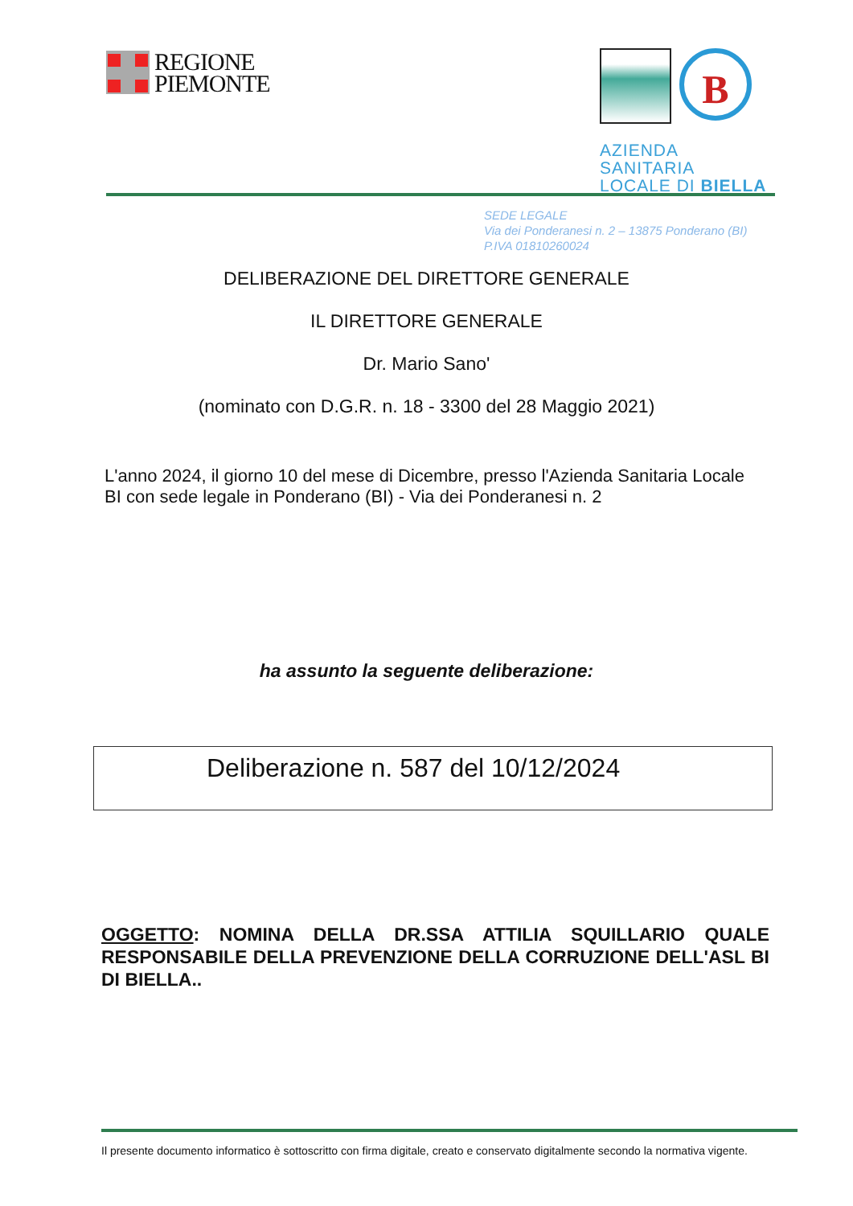REGIONE
PIEMONTE
B
AZIENDA SANITARIA
LOCALE DI BIELLA
SEDE LEGALE
Via dei Ponderanesi n. 2 – 13875 Ponderano (BI)
P.IVA 01810260024
DELIBERAZIONE DEL DIRETTORE GENERALE
IL DIRETTORE GENERALE
Dr. Mario Sano'
(nominato con D.G.R. n. 18 - 3300 del 28 Maggio 2021)
L'anno 2024, il giorno 10 del mese di Dicembre, presso l'Azienda Sanitaria Locale BI con sede legale in Ponderano (BI) - Via dei Ponderanesi n. 2
ha assunto la seguente deliberazione:
Deliberazione n. 587 del 10/12/2024
OGGETTO: NOMINA DELLA DR.SSA ATTILIA SQUILLARIO QUALE RESPONSABILE DELLA PREVENZIONE DELLA CORRUZIONE DELL'ASL BI DI BIELLA..
Il presente documento informatico è sottoscritto con firma digitale, creato e conservato digitalmente secondo la normativa vigente.